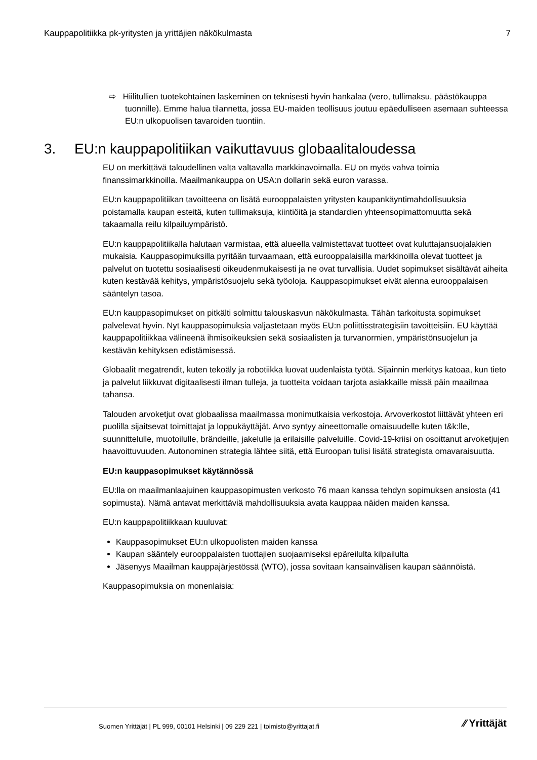Kauppapolitiikka pk-yritysten ja yrittäjien näkökulmasta 7
⇨ Hiilitullien tuotekohtainen laskeminen on teknisesti hyvin hankalaa (vero, tullimaksu, päästökauppa tuonnille). Emme halua tilannetta, jossa EU-maiden teollisuus joutuu epäedulliseen asemaan suhteessa EU:n ulkopuolisen tavaroiden tuontiin.
3. EU:n kauppapolitiikan vaikuttavuus globaalitaloudessa
EU on merkittävä taloudellinen valta valtavalla markkinavoimalla. EU on myös vahva toimia finanssimarkkinoilla. Maailmankauppa on USA:n dollarin sekä euron varassa.
EU:n kauppapolitiikan tavoitteena on lisätä eurooppalaisten yritysten kaupankäyntimahdollisuuksia poistamalla kaupan esteitä, kuten tullimaksuja, kiintiöitä ja standardien yhteensopimattomuutta sekä takaamalla reilu kilpailuympäristö.
EU:n kauppapolitiikalla halutaan varmistaa, että alueella valmistettavat tuotteet ovat kuluttajansuojalakien mukaisia. Kauppasopimuksilla pyritään turvaamaan, että eurooppalaisilla markkinoilla olevat tuotteet ja palvelut on tuotettu sosiaalisesti oikeudenmukaisesti ja ne ovat turvallisia. Uudet sopimukset sisältävät aiheita kuten kestävää kehitys, ympäristösuojelu sekä työoloja. Kauppasopimukset eivät alenna eurooppalaisen sääntelyn tasoa.
EU:n kauppasopimukset on pitkälti solmittu talouskasvun näkökulmasta. Tähän tarkoitusta sopimukset palvelevat hyvin. Nyt kauppasopimuksia valjastetaan myös EU:n poliittisstrategisiin tavoitteisiin. EU käyttää kauppapolitiikkaa välineenä ihmisoikeuksien sekä sosiaalisten ja turvanormien, ympäristönsuojelun ja kestävän kehityksen edistämisessä.
Globaalit megatrendit, kuten tekoäly ja robotiikka luovat uudenlaista työtä. Sijainnin merkitys katoaa, kun tieto ja palvelut liikkuvat digitaalisesti ilman tulleja, ja tuotteita voidaan tarjota asiakkaille missä päin maailmaa tahansa.
Talouden arvoketjut ovat globaalissa maailmassa monimutkaisia verkostoja. Arvoverkostot liittävät yhteen eri puolilla sijaitsevat toimittajat ja loppukäyttäjät. Arvo syntyy aineettomalle omaisuudelle kuten t&k:lle, suunnittelulle, muotoilulle, brändeille, jakelulle ja erilaisille palveluille. Covid-19-kriisi on osoittanut arvoketjujen haavoittuvuuden. Autonominen strategia lähtee siitä, että Euroopan tulisi lisätä strategista omavaraisuutta.
EU:n kauppasopimukset käytännössä
EU:lla on maailmanlaajuinen kauppasopimusten verkosto 76 maan kanssa tehdyn sopimuksen ansiosta (41 sopimusta). Nämä antavat merkittäviä mahdollisuuksia avata kauppaa näiden maiden kanssa.
EU:n kauppapolitiikkaan kuuluvat:
Kauppasopimukset EU:n ulkopuolisten maiden kanssa
Kaupan sääntely eurooppalaisten tuottajien suojaamiseksi epäreilulta kilpailulta
Jäsenyys Maailman kauppajärjestössä (WTO), jossa sovitaan kansainvälisen kaupan säännöistä.
Kauppasopimuksia on monenlaisia:
Suomen Yrittäjät | PL 999, 00101 Helsinki | 09 229 221 | toimisto@yrittajat.fi ⁄⁄ Yrittäjät